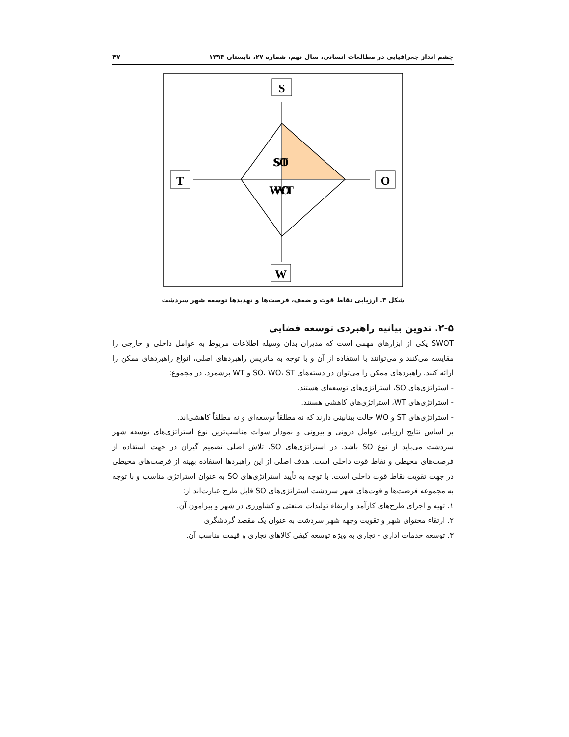چشم انداز جغرافیایی در مطالعات انسانی، سال نهم، شماره ۲۷، تابستان ۱۳۹۳ ۴۷
S
W
T
O
ST
SO
WT
WO
شکل ۳. ارزیابی نقاط قوت و ضعف، فرصت‌ها و تهدیدها توسعه شهر سردشت
۲-۵. تدوین بیانیه راهبردی توسعه فضایی
SWOT یکی از ابزارهای مهمی است که مدیران بدان وسیله اطلاعات مربوط به عوامل داخلی و خارجی را مقایسه می‌کنند و می‌توانند با استفاده از آن و با توجه به ماتریس راهبردهای اصلی، انواع راهبردهای ممکن را ارائه کنند. راهبردهای ممکن را می‌توان در دسته‌های SO، WO، ST و WT برشمرد. در مجموع:
- استراتژی‌های SO، استراتژی‌های توسعه‌ای هستند.
- استراتژی‌های WT، استراتژی‌های کاهشی هستند.
- استراتژی‌های ST و WO حالت بینابینی دارند که نه مطلقاً توسعه‌ای و نه مطلقاً کاهشی‌اند.
بر اساس نتایج ارزیابی عوامل درونی و بیرونی و نمودار سوات مناسب‌ترین نوع استراتژی‌های توسعه شهر سردشت می‌باید از نوع SO باشد. در استراتژی‌های SO، تلاش اصلی تصمیم گیران در جهت استفاده از فرصت‌های محیطی و نقاط قوت داخلی است. هدف اصلی از این راهبردها استفاده بهینه از فرصت‌های محیطی در جهت تقویت نقاط قوت داخلی است. با توجه به تأیید استراتژی‌های SO به عنوان استراتژی مناسب و با توجه به مجموعه فرصت‌ها و قوت‌های شهر سردشت استراتژی‌های SO قابل طرح عبارت‌اند از:
۱. تهیه و اجرای طرح‌های کارآمد و ارتقاء تولیدات صنعتی و کشاورزی در شهر و پیرامون آن.
۲. ارتقاء محتوای شهر و تقویت وجهه شهر سردشت به عنوان یک مقصد گردشگری
۳. توسعه خدمات اداری - تجاری به ویژه توسعه کیفی کالاهای تجاری و قیمت مناسب آن.